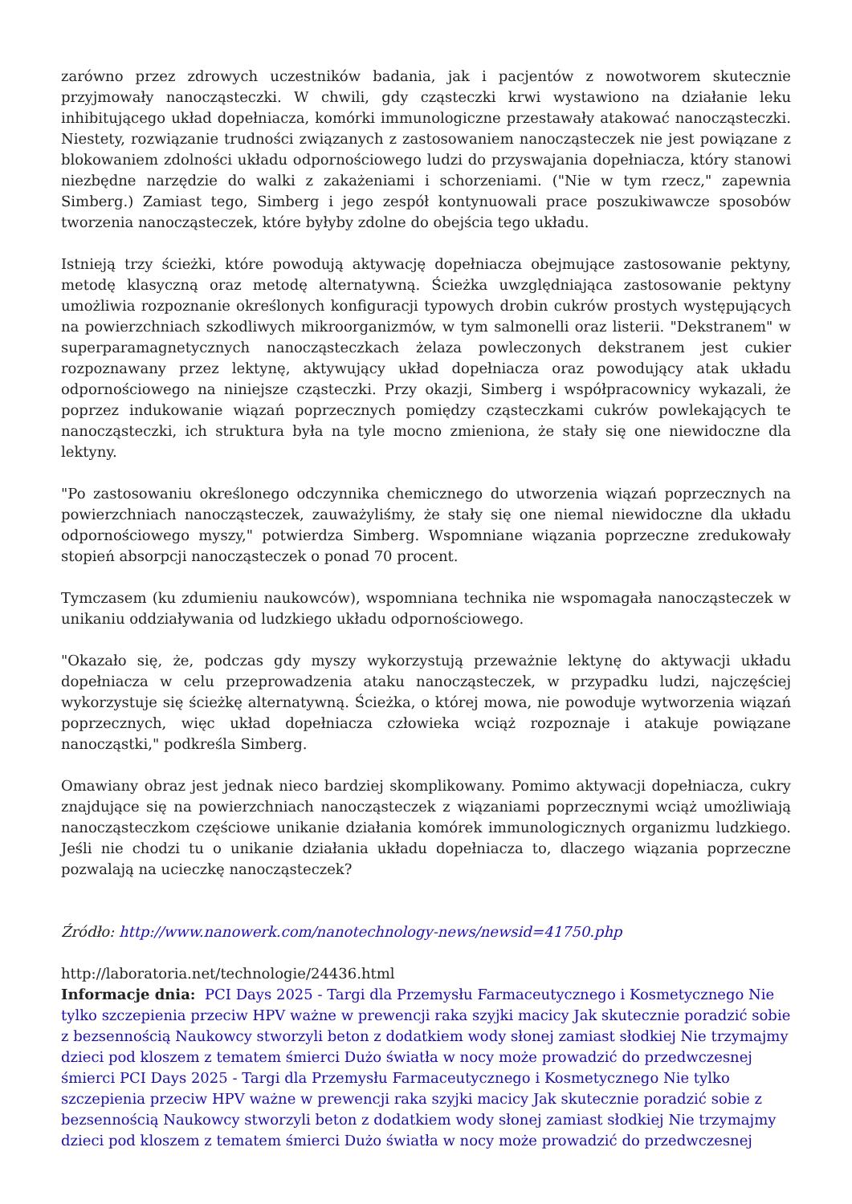zarówno przez zdrowych uczestników badania, jak i pacjentów z nowotworem skutecznie przyjmowały nanocząsteczki. W chwili, gdy cząsteczki krwi wystawiono na działanie leku inhibitującego układ dopełniacza, komórki immunologiczne przestawały atakować nanocząsteczki. Niestety, rozwiązanie trudności związanych z zastosowaniem nanocząsteczek nie jest powiązane z blokowaniem zdolności układu odpornościowego ludzi do przyswajania dopełniacza, który stanowi niezbędne narzędzie do walki z zakażeniami i schorzeniami. ("Nie w tym rzecz," zapewnia Simberg.) Zamiast tego, Simberg i jego zespół kontynuowali prace poszukiwawcze sposobów tworzenia nanocząsteczek, które byłyby zdolne do obejścia tego układu.
Istnieją trzy ścieżki, które powodują aktywację dopełniacza obejmujące zastosowanie pektyny, metodę klasyczną oraz metodę alternatywną. Ścieżka uwzględniająca zastosowanie pektyny umożliwia rozpoznanie określonych konfiguracji typowych drobin cukrów prostych występujących na powierzchniach szkodliwych mikroorganizmów, w tym salmonelli oraz listerii. "Dekstranem" w superparamagnetycznych nanocząsteczkach żelaza powleczonych dekstranem jest cukier rozpoznawany przez lektynę, aktywujący układ dopełniacza oraz powodujący atak układu odpornościowego na niniejsze cząsteczki. Przy okazji, Simberg i współpracownicy wykazali, że poprzez indukowanie wiązań poprzecznych pomiędzy cząsteczkami cukrów powlekających te nanocząsteczki, ich struktura była na tyle mocno zmieniona, że stały się one niewidoczne dla lektyny.
"Po zastosowaniu określonego odczynnika chemicznego do utworzenia wiązań poprzecznych na powierzchniach nanocząsteczek, zauważyliśmy, że stały się one niemal niewidoczne dla układu odpornościowego myszy," potwierdza Simberg. Wspomniane wiązania poprzeczne zredukowały stopień absorpcji nanocząsteczek o ponad 70 procent.
Tymczasem (ku zdumieniu naukowców), wspomniana technika nie wspomagała nanocząsteczek w unikaniu oddziaływania od ludzkiego układu odpornościowego.
"Okazało się, że, podczas gdy myszy wykorzystują przeważnie lektynę do aktywacji układu dopełniacza w celu przeprowadzenia ataku nanocząsteczek, w przypadku ludzi, najczęściej wykorzystuje się ścieżkę alternatywną. Ścieżka, o której mowa, nie powoduje wytworzenia wiązań poprzecznych, więc układ dopełniacza człowieka wciąż rozpoznaje i atakuje powiązane nanocząstki," podkreśla Simberg.
Omawiany obraz jest jednak nieco bardziej skomplikowany. Pomimo aktywacji dopełniacza, cukry znajdujące się na powierzchniach nanocząsteczek z wiązaniami poprzecznymi wciąż umożliwiają nanocząsteczkom częściowe unikanie działania komórek immunologicznych organizmu ludzkiego. Jeśli nie chodzi tu o unikanie działania układu dopełniacza to, dlaczego wiązania poprzeczne pozwalają na ucieczkę nanocząsteczek?
Źródło: http://www.nanowerk.com/nanotechnology-news/newsid=41750.php
http://laboratoria.net/technologie/24436.html
Informacje dnia: PCI Days 2025 - Targi dla Przemysłu Farmaceutycznego i Kosmetycznego Nie tylko szczepienia przeciw HPV ważne w prewencji raka szyjki macicy Jak skutecznie poradzić sobie z bezsennością Naukowcy stworzyli beton z dodatkiem wody słonej zamiast słodkiej Nie trzymajmy dzieci pod kloszem z tematem śmierci Dużo światła w nocy może prowadzić do przedwczesnej śmierci PCI Days 2025 - Targi dla Przemysłu Farmaceutycznego i Kosmetycznego Nie tylko szczepienia przeciw HPV ważne w prewencji raka szyjki macicy Jak skutecznie poradzić sobie z bezsennością Naukowcy stworzyli beton z dodatkiem wody słonej zamiast słodkiej Nie trzymajmy dzieci pod kloszem z tematem śmierci Dużo światła w nocy może prowadzić do przedwczesnej